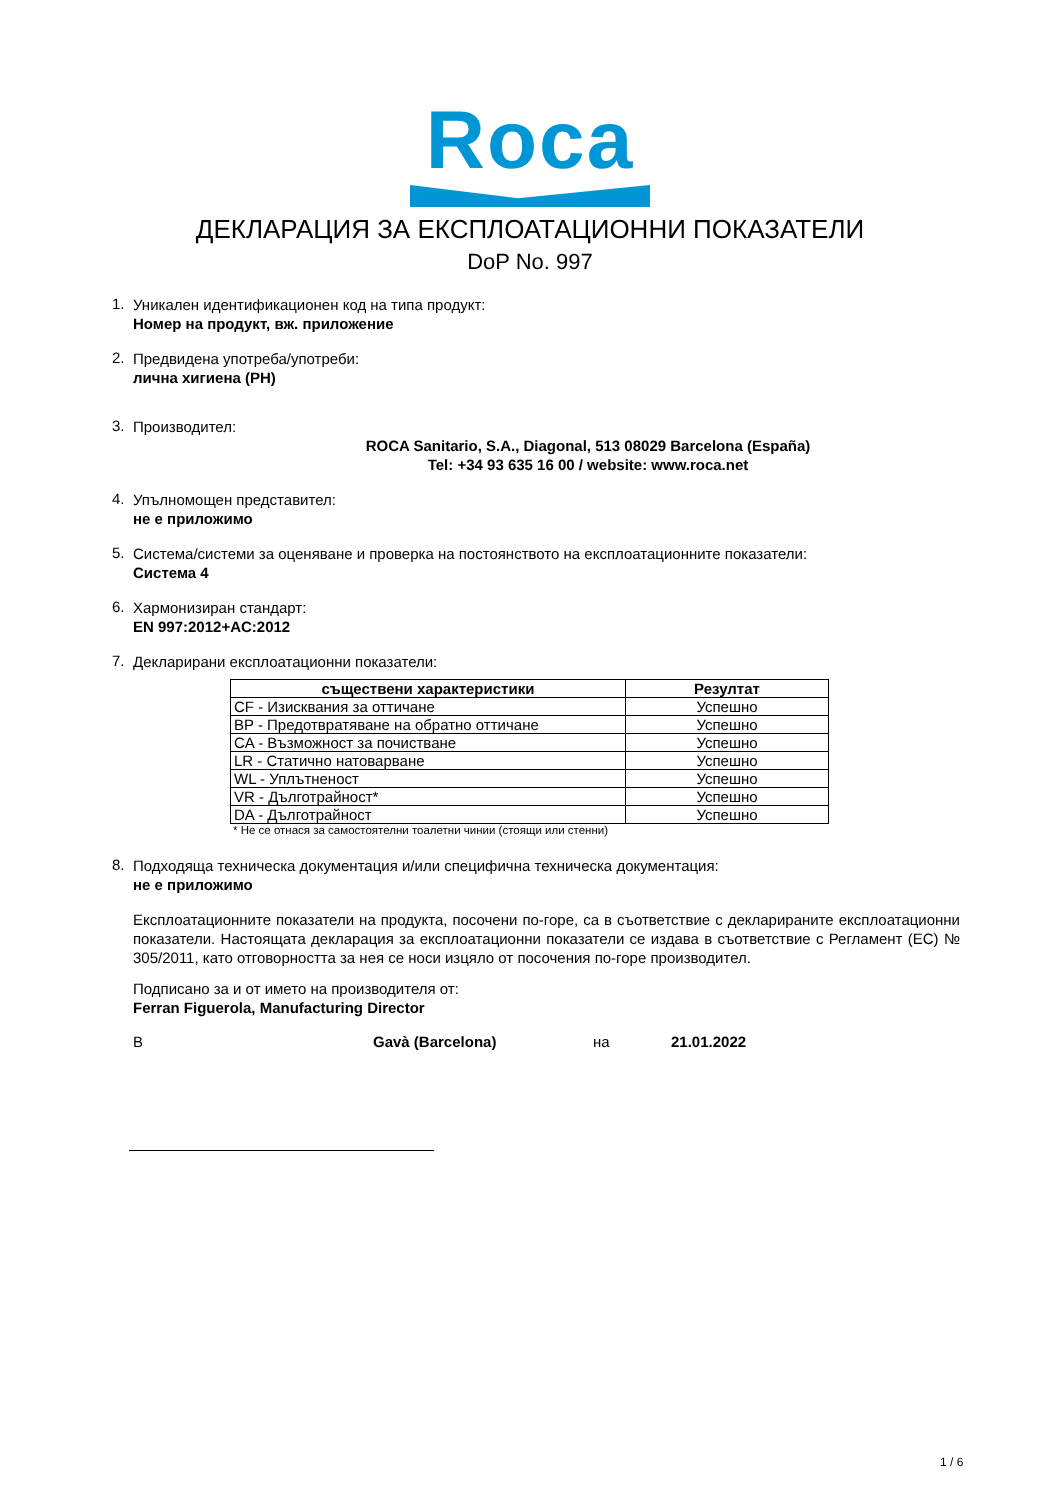Roca
ДЕКЛАРАЦИЯ ЗА ЕКСПЛОАТАЦИОННИ ПОКАЗАТЕЛИ
DoP No. 997
1.
Уникален идентификационен код на типа продукт:
Номер на продукт, вж. приложение
2.
Предвидена употреба/употреби:
лична хигиена (PH)
3.
Производител:
ROCA Sanitario, S.A., Diagonal, 513 08029 Barcelona (España)
Tel: +34 93 635 16 00 / website: www.roca.net
4.
Упълномощен представител:
не е приложимо
5.
Система/системи за оценяване и проверка на постоянството на експлоатационните показатели:
Система 4
6.
Хармонизиран стандарт:
EN 997:2012+AC:2012
7.
Декларирани експлоатационни показатели:
| съществени характеристики | Резултат |
| --- | --- |
| CF - Изисквания за оттичане | Успешно |
| BP - Предотвратяване на обратно оттичане | Успешно |
| CA - Възможност за почистване | Успешно |
| LR - Статично натоварване | Успешно |
| WL - Уплътненост | Успешно |
| VR - Дълготрайност* | Успешно |
| DA - Дълготрайност | Успешно |
* Не се отнася за самостоятелни тоалетни чинии (стоящи или стенни)
8.
Подходяща техническа документация и/или специфична техническа документация:
не е приложимо
Експлоатационните показатели на продукта, посочени по-горе, са в съответствие с декларираните експлоатационни показатели. Настоящата декларация за експлоатационни показатели се издава в съответствие с Регламент (ЕС) № 305/2011, като отговорността за нея се носи изцяло от посочения по-горе производител.
Подписано за и от името на производителя от:
Ferran Figuerola, Manufacturing Director
В Gavà (Barcelona) на 21.01.2022
1 / 6